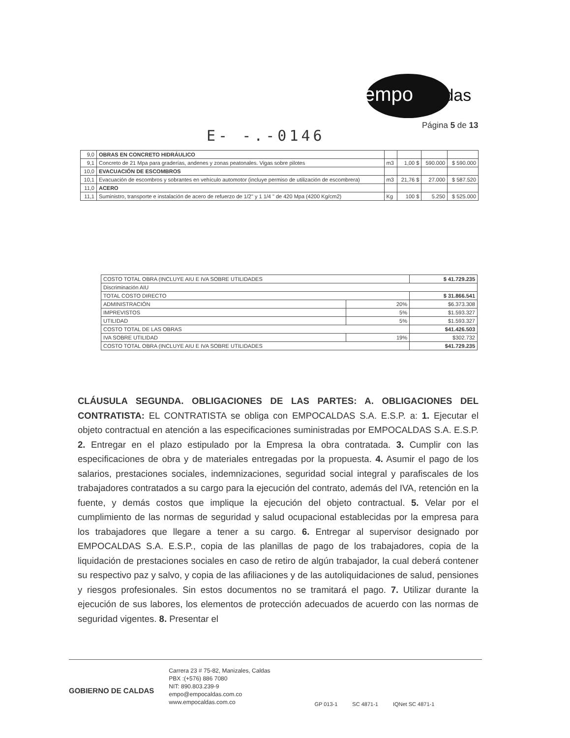empo
caldas
Página 5 de 13
E- -.-0146
| 9,0 | OBRAS EN CONCRETO HIDRÁULICO | | | | |
| 9,1 | Concreto de 21 Mpa para graderías, andenes y zonas peatonales. Vigas sobre pilotes | m3 | 1,00 $ | 590.000 | $ 590.000 |
| 10,0 | EVACUACIÓN DE ESCOMBROS | | | | |
| 10,1 | Evacuación de escombros y sobrantes en vehículo automotor (incluye permiso de utilización de escombrera) | m3 | 21,76 $ | 27.000 | $ 587.520 |
| 11,0 | ACERO | | | | |
| 11,1 | Suministro, transporte e instalación de acero de refuerzo de 1/2" y 1 1/4 " de 420 Mpa (4200 Kg/cm2) | Kg | 100 $ | 5.250 | $ 525.000 |
| COSTO TOTAL OBRA (INCLUYE AIU E IVA SOBRE UTILIDADES | | $ 41.729.235 |
| Discriminación AIU | | |
| TOTAL COSTO DIRECTO | | $ 31.866.541 |
| ADMINISTRACIÓN | 20% | $6.373.308 |
| IMPREVISTOS | 5% | $1.593.327 |
| UTILIDAD | 5% | $1.593.327 |
| COSTO TOTAL DE LAS OBRAS | | $41.426.503 |
| IVA SOBRE UTILIDAD | 19% | $302.732 |
| COSTO TOTAL OBRA (INCLUYE AIU E IVA SOBRE UTILIDADES | | $41.729.235 |
CLÁUSULA SEGUNDA. OBLIGACIONES DE LAS PARTES: A. OBLIGACIONES DEL CONTRATISTA: EL CONTRATISTA se obliga con EMPOCALDAS S.A. E.S.P. a: 1. Ejecutar el objeto contractual en atención a las especificaciones suministradas por EMPOCALDAS S.A. E.S.P. 2. Entregar en el plazo estipulado por la Empresa la obra contratada. 3. Cumplir con las especificaciones de obra y de materiales entregadas por la propuesta. 4. Asumir el pago de los salarios, prestaciones sociales, indemnizaciones, seguridad social integral y parafiscales de los trabajadores contratados a su cargo para la ejecución del contrato, además del IVA, retención en la fuente, y demás costos que implique la ejecución del objeto contractual. 5. Velar por el cumplimiento de las normas de seguridad y salud ocupacional establecidas por la empresa para los trabajadores que llegare a tener a su cargo. 6. Entregar al supervisor designado por EMPOCALDAS S.A. E.S.P., copia de las planillas de pago de los trabajadores, copia de la liquidación de prestaciones sociales en caso de retiro de algún trabajador, la cual deberá contener su respectivo paz y salvo, y copia de las afiliaciones y de las autoliquidaciones de salud, pensiones y riesgos profesionales. Sin estos documentos no se tramitará el pago. 7. Utilizar durante la ejecución de sus labores, los elementos de protección adecuados de acuerdo con las normas de seguridad vigentes. 8. Presentar el
GOBIERNO DE CALDAS
Carrera 23 # 75-82, Manizales, Caldas
PBX :(+576) 886 7080
NIT: 890.803.239-9
empo@empocaldas.com.co
www.empocaldas.com.co
GP 013-1 SC 4871-1 IQNet SC 4871-1